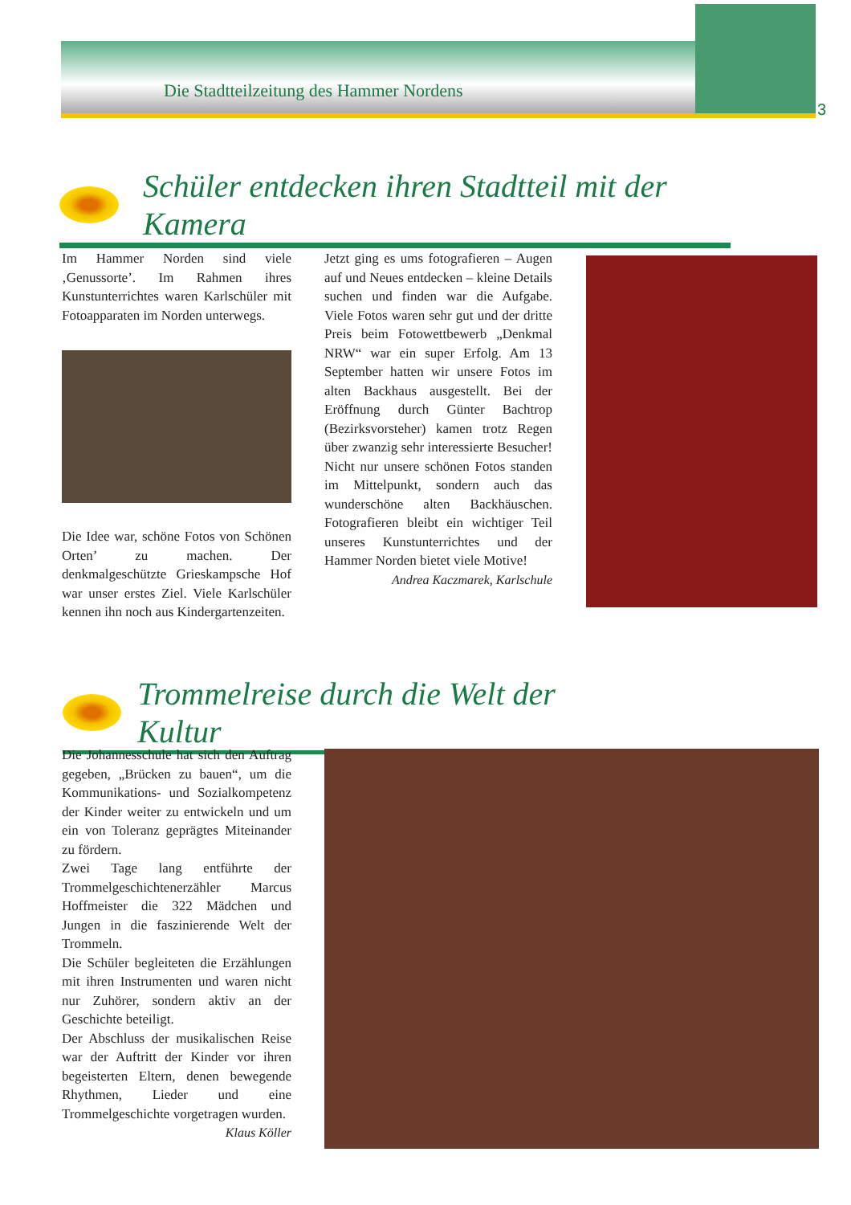Die Stadtteilzeitung des Hammer Nordens
3
Schüler entdecken ihren Stadtteil mit der Kamera
Im Hammer Norden sind viele ‚Genussorte’. Im Rahmen ihres Kunstunterrichtes waren Karlschüler mit Fotoapparaten im Norden unterwegs.
Die Idee war, schöne Fotos von Schönen Orten’ zu machen. Der denkmalgeschützte Grieskampsche Hof war unser erstes Ziel. Viele Karlschüler kennen ihn noch aus Kindergartenzeiten.
Jetzt ging es ums fotografieren – Augen auf und Neues entdecken – kleine Details suchen und finden war die Aufgabe. Viele Fotos waren sehr gut und der dritte Preis beim Fotowettbewerb „Denkmal NRW“ war ein super Erfolg. Am 13 September hatten wir unsere Fotos im alten Backhaus ausgestellt. Bei der Eröffnung durch Günter Bachtrop (Bezirksvorsteher) kamen trotz Regen über zwanzig sehr interessierte Besucher! Nicht nur unsere schönen Fotos standen im Mittelpunkt, sondern auch das wunderschöne alten Backhäuschen. Fotografieren bleibt ein wichtiger Teil unseres Kunstunterrichtes und der Hammer Norden bietet viele Motive!
Andrea Kaczmarek, Karlschule
Trommelreise durch die Welt der Kultur
Die Johannesschule hat sich den Auftrag gegeben, „Brücken zu bauen“, um die Kommunikations- und Sozialkompetenz der Kinder weiter zu entwickeln und um ein von Toleranz geprägtes Miteinander zu fördern.
Zwei Tage lang entführte der Trommelgeschichtenerzähler Marcus Hoffmeister die 322 Mädchen und Jungen in die faszinierende Welt der Trommeln.
Die Schüler begleiteten die Erzählungen mit ihren Instrumenten und waren nicht nur Zuhörer, sondern aktiv an der Geschichte beteiligt.
Der Abschluss der musikalischen Reise war der Auftritt der Kinder vor ihren begeisterten Eltern, denen bewegende Rhythmen, Lieder und eine Trommelgeschichte vorgetragen wurden.
Klaus Köller